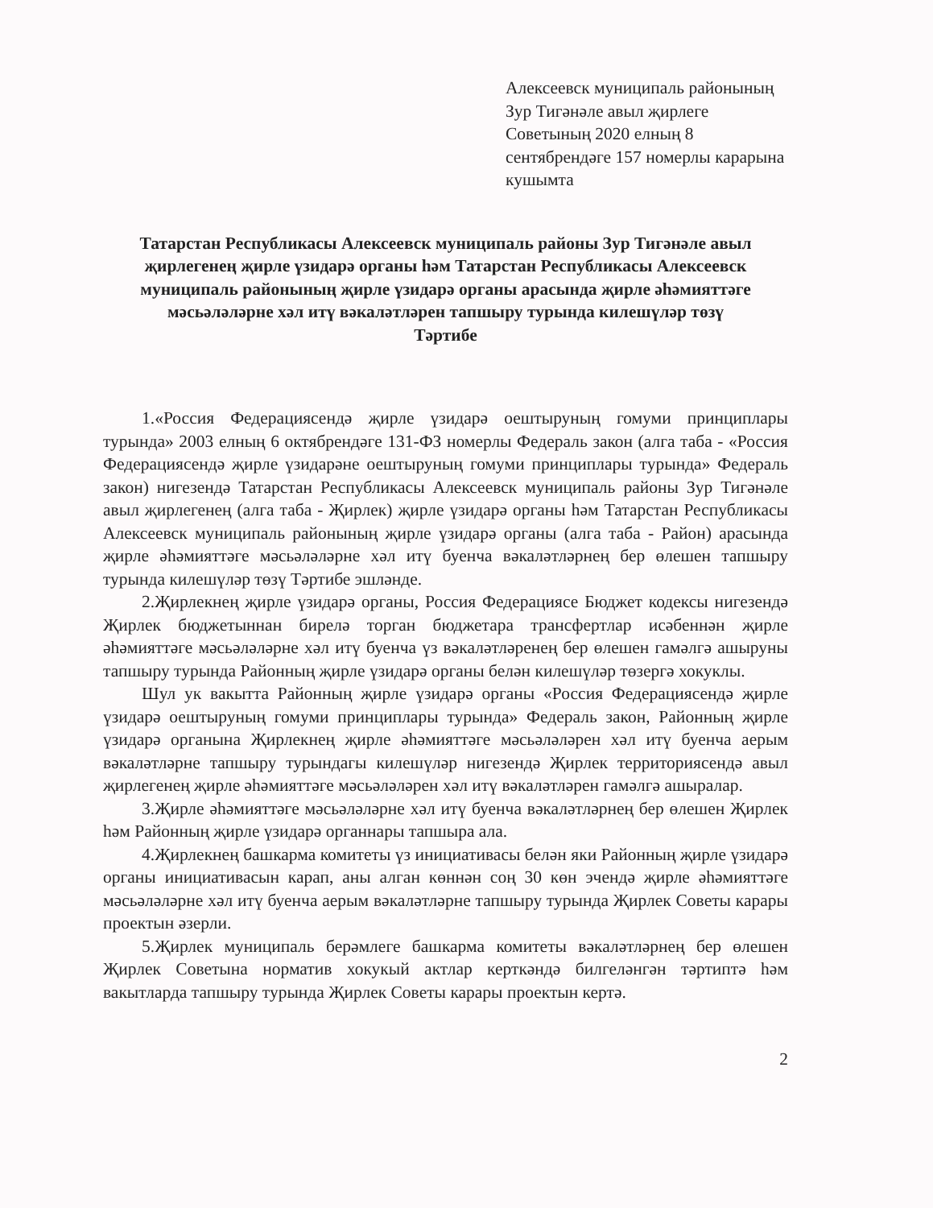Алексеевск муниципаль районының Зур Тигәнәле авыл җирлеге Советының 2020 елның 8 сентябрендәге 157 номерлы карарына кушымта
Татарстан Республикасы Алексеевск муниципаль районы Зур Тигәнәле авыл җирлегенең җирле үзидарә органы һәм Татарстан Республикасы Алексеевск муниципаль районының җирле үзидарә органы арасында җирле әһәмияттәге мәсьәләләрне хәл итү вәкаләтләрен тапшыру турында килешүләр төзү Тәртибе
1.«Россия Федерациясендә җирле үзидарә оештыруның гомуми принциплары турында» 2003 елның 6 октябрендәге 131-ФЗ номерлы Федераль закон (алга таба - «Россия Федерациясендә җирле үзидарәне оештыруның гомуми принциплары турында» Федераль закон) нигезендә Татарстан Республикасы Алексеевск муниципаль районы Зур Тигәнәле авыл җирлегенең (алга таба - Җирлек) җирле үзидарә органы һәм Татарстан Республикасы Алексеевск муниципаль районының җирле үзидарә органы (алга таба - Район) арасында җирле әһәмияттәге мәсьәләләрне хәл итү буенча вәкаләтләрнең бер өлешен тапшыру турында килешүләр төзү Тәртибе эшләнде.
2.Җирлекнең җирле үзидарә органы, Россия Федерациясе Бюджет кодексы нигезендә Җирлек бюджетыннан бирелә торган бюджетара трансфертлар исәбеннән җирле әһәмияттәге мәсьәләләрне хәл итү буенча үз вәкаләтләренең бер өлешен гамәлгә ашыруны тапшыру турында Районның җирле үзидарә органы белән килешүләр төзергә хокуклы.
Шул ук вакытта Районның җирле үзидарә органы «Россия Федерациясендә җирле үзидарә оештыруның гомуми принциплары турында» Федераль закон, Районның җирле үзидарә органына Җирлекнең җирле әһәмияттәге мәсьәләләрен хәл итү буенча аерым вәкаләтләрне тапшыру турындагы килешүләр нигезендә Җирлек территориясендә авыл җирлегенең җирле әһәмияттәге мәсьәләләрен хәл итү вәкаләтләрен гамәлгә ашыралар.
3.Җирле әһәмияттәге мәсьәләләрне хәл итү буенча вәкаләтләрнең бер өлешен Җирлек һәм Районның җирле үзидарә органнары тапшыра ала.
4.Җирлекнең башкарма комитеты үз инициативасы белән яки Районның җирле үзидарә органы инициативасын карап, аны алган көннән соң 30 көн эчендә җирле әһәмияттәге мәсьәләләрне хәл итү буенча аерым вәкаләтләрне тапшыру турында Җирлек Советы карары проектын әзерли.
5.Җирлек муниципаль берәмлеге башкарма комитеты вәкаләтләрнең бер өлешен Җирлек Советына норматив хокукый актлар керткәндә билгеләнгән тәртиптә һәм вакытларда тапшыру турында Җирлек Советы карары проектын кертә.
2